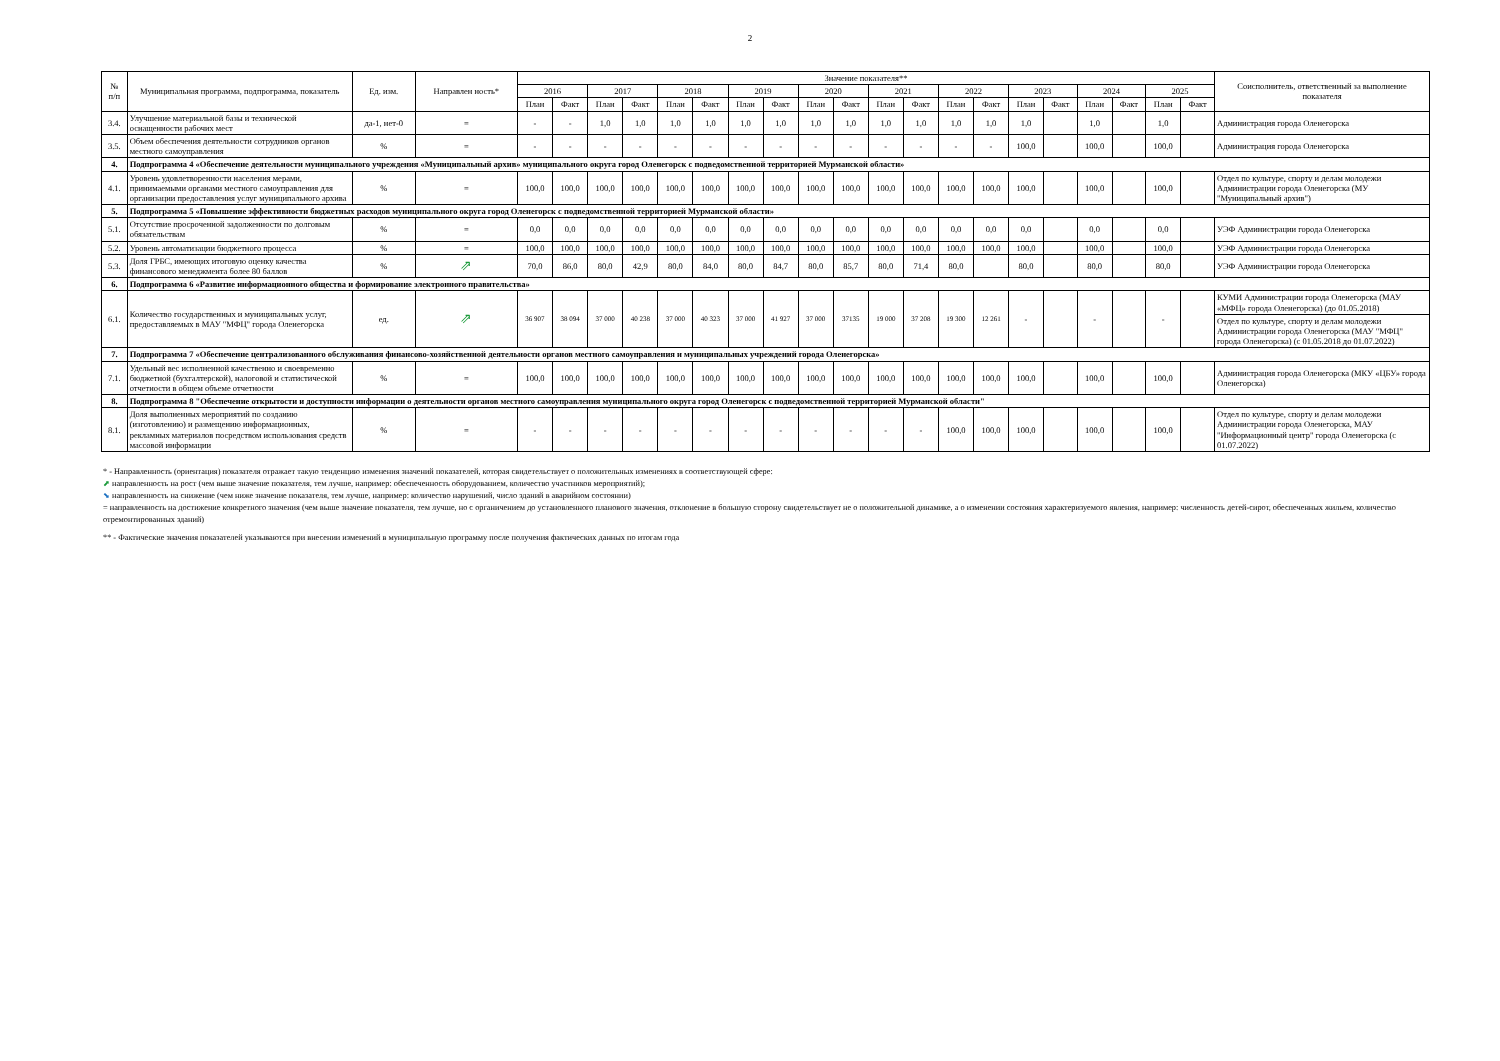2
| № п/п | Муниципальная программа, подпрограмма, показатель | Ед. изм. | Направлен ность* | Значение показателя** | | | | | | | | | | | | | | | | | | | | Соисполнитель, ответственный за выполнение показателя |
| --- | --- | --- | --- | --- | --- | --- | --- | --- | --- | --- | --- | --- | --- | --- | --- | --- | --- | --- | --- | --- | --- | --- | --- | --- |
| | | | | 2016 | | 2017 | | 2018 | | 2019 | | 2020 | | 2021 | | 2022 | | 2023 | | 2024 | | 2025 | | |
| | | | | План | Факт | План | Факт | План | Факт | План | Факт | План | Факт | План | Факт | План | Факт | План | Факт | План | Факт | План | Факт | |
| 3.4. | Улучшение материальной базы и технической оснащенности рабочих мест | да-1, нет-0 | = | - | - | 1,0 | 1,0 | 1,0 | 1,0 | 1,0 | 1,0 | 1,0 | 1,0 | 1,0 | 1,0 | 1,0 | 1,0 | 1,0 | | 1,0 | | 1,0 | | Администрация города Оленегорска |
| 3.5. | Объем обеспечения деятельности сотрудников органов местного самоуправления | % | = | - | - | - | - | - | - | - | - | - | - | - | - | - | - | 100,0 | | 100,0 | | 100,0 | | Администрация города Оленегорска |
| 4. | Подпрограмма 4 «Обеспечение деятельности муниципального учреждения «Муниципальный архив» муниципального округа город Оленегорск с подведомственной территорией Мурманской области» | | | | | | | | | | | | | | | | | | | | | | | |
| 4.1. | Уровень удовлетворенности населения мерами, принимаемыми органами местного самоуправления для организации предоставления услуг муниципального архива | % | = | 100,0 | 100,0 | 100,0 | 100,0 | 100,0 | 100,0 | 100,0 | 100,0 | 100,0 | 100,0 | 100,0 | 100,0 | 100,0 | 100,0 | 100,0 | | 100,0 | | 100,0 | | Отдел по культуре, спорту и делам молодежи Администрации города Оленегорска (МУ "Муниципальный архив") |
| 5. | Подпрограмма 5 «Повышение эффективности бюджетных расходов муниципального округа город Оленегорск с подведомственной территорией Мурманской области» | | | | | | | | | | | | | | | | | | | | | | | |
| 5.1. | Отсутствие просроченной задолженности по долговым обязательствам | % | = | 0,0 | 0,0 | 0,0 | 0,0 | 0,0 | 0,0 | 0,0 | 0,0 | 0,0 | 0,0 | 0,0 | 0,0 | 0,0 | 0,0 | 0,0 | | 0,0 | | 0,0 | | УЭФ Администрации города Оленегорска |
| 5.2. | Уровень автоматизации бюджетного процесса | % | = | 100,0 | 100,0 | 100,0 | 100,0 | 100,0 | 100,0 | 100,0 | 100,0 | 100,0 | 100,0 | 100,0 | 100,0 | 100,0 | 100,0 | 100,0 | | 100,0 | | 100,0 | | УЭФ Администрации города Оленегорска |
| 5.3. | Доля ГРБС, имеющих итоговую оценку качества финансового менеджмента более 80 баллов | % | ⇗ | 70,0 | 86,0 | 80,0 | 42,9 | 80,0 | 84,0 | 80,0 | 84,7 | 80,0 | 85,7 | 80,0 | 71,4 | 80,0 | | 80,0 | | 80,0 | | 80,0 | | УЭФ Администрации города Оленегорска |
| 6. | Подпрограмма 6 «Развитие информационного общества и формирование электронного правительства» | | | | | | | | | | | | | | | | | | | | | | | |
| 6.1. | Количество государственных и муниципальных услуг, предоставляемых в МАУ "МФЦ" города Оленегорска | ед. | ⇗ | 36 907 | 38 094 | 37 000 | 40 238 | 37 000 | 40 323 | 37 000 | 41 927 | 37 000 | 37135 | 19 000 | 37 208 | 19 300 | 12 261 | - | | - | | - | | КУМИ Администрации города Оленегорска (МАУ «МФЦ» города Оленегорска) (до 01.05.2018) |
| | | | | | | | | | | | | | | | | | | | | | | | | Отдел по культуре, спорту и делам молодежи Администрации города Оленегорска (МАУ "МФЦ" города Оленегорска) (с 01.05.2018 до 01.07.2022) |
| 7. | Подпрограмма 7 «Обеспечение централизованного обслуживания финансово-хозяйственной деятельности органов местного самоуправления и муниципальных учреждений города Оленегорска» | | | | | | | | | | | | | | | | | | | | | | | |
| 7.1. | Удельный вес исполненной качественно и своевременно бюджетной (бухгалтерской), налоговой и статистической отчетности в общем объеме отчетности | % | = | 100,0 | 100,0 | 100,0 | 100,0 | 100,0 | 100,0 | 100,0 | 100,0 | 100,0 | 100,0 | 100,0 | 100,0 | 100,0 | 100,0 | 100,0 | | 100,0 | | 100,0 | | Администрация города Оленегорска (МКУ «ЦБУ» города Оленегорска) |
| 8. | Подпрограмма 8 "Обеспечение открытости и доступности информации о деятельности органов местного самоуправления муниципального округа город Оленегорск с подведомственной территорией Мурманской области" | | | | | | | | | | | | | | | | | | | | | | | |
| 8.1. | Доля выполненных мероприятий по созданию (изготовлению) и размещению информационных, рекламных материалов посредством использования средств массовой информации | % | = | - | - | - | - | - | - | - | - | - | - | - | - | 100,0 | 100,0 | 100,0 | | 100,0 | | 100,0 | | Отдел по культуре, спорту и делам молодежи Администрации города Оленегорска, МАУ "Информационный центр" города Оленегорска (с 01.07.2022) |
* - Направленность (ориентация) показателя отражает такую тенденцию изменения значений показателей, которая свидетельствует о положительных изменениях в соответствующей сфере:
⬈ направленность на рост (чем выше значение показателя, тем лучше, например: обеспеченность оборудованием, количество участников мероприятий);
⬊ направленность на снижение (чем ниже значение показателя, тем лучше, например: количество нарушений, число зданий в аварийном состоянии)
= направленность на достижение конкретного значения (чем выше значение показателя, тем лучше, но с органичением до установленного планового значения, отклонение в большую сторону свидетельствует не о положительной динамике, а о изменении состояния характеризуемого явления, например: численность детей-сирот, обеспеченных жильем, количество отремонтированных зданий)
** - Фактические значения показателей указываются при внесении изменений в муниципальную программу после получения фактических данных по итогам года